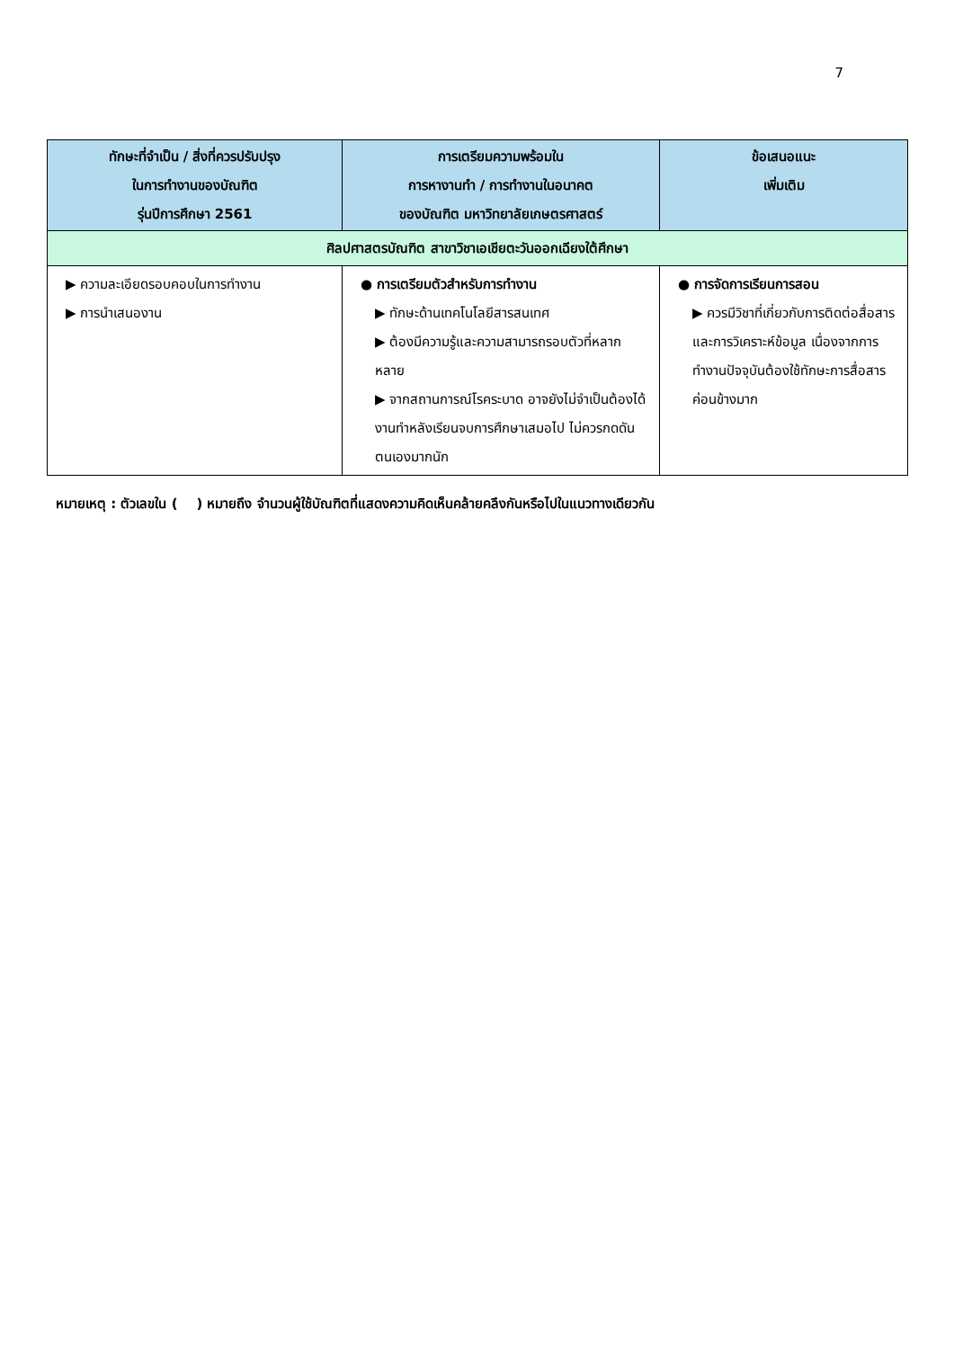7
| ทักษะที่จำเป็น / สิ่งที่ควรปรับปรุง ในการทำงานของบัณฑิต รุ่นปีการศึกษา 2561 | การเตรียมความพร้อมใน การหางานทำ / การทำงานในอนาคต ของบัณฑิต มหาวิทยาลัยเกษตรศาสตร์ | ข้อเสนอแนะ เพิ่มเติม |
| --- | --- | --- |
| ศิลปศาสตรบัณฑิต สาขาวิชาเอเชียตะวันออกเฉียงใต้ศึกษา | | |
| ▶ ความละเอียดรอบคอบในการทำงาน ▶ การนำเสนองาน | ● การเตรียมตัวสำหรับการทำงาน ▶ ทักษะด้านเทคโนโลยีสารสนเทศ ▶ ต้องมีความรู้และความสามารถรอบตัวที่หลากหลาย ▶ จากสถานการณ์โรคระบาด อาจยังไม่จำเป็นต้องได้งานทำหลังเรียนจบการศึกษาเสมอไป ไม่ควรกดดันตนเองมากนัก | ● การจัดการเรียนการสอน ▶ ควรมีวิชาที่เกี่ยวกับการติดต่อสื่อสาร และการวิเคราะห์ข้อมูล เนื่องจากการทำงานปัจจุบันต้องใช้ทักษะการสื่อสารค่อนข้างมาก |
หมายเหตุ : ตัวเลขใน ( ) หมายถึง จำนวนผู้ใช้บัณฑิตที่แสดงความคิดเห็นคล้ายคลึงกันหรือไปในแนวทางเดียวกัน